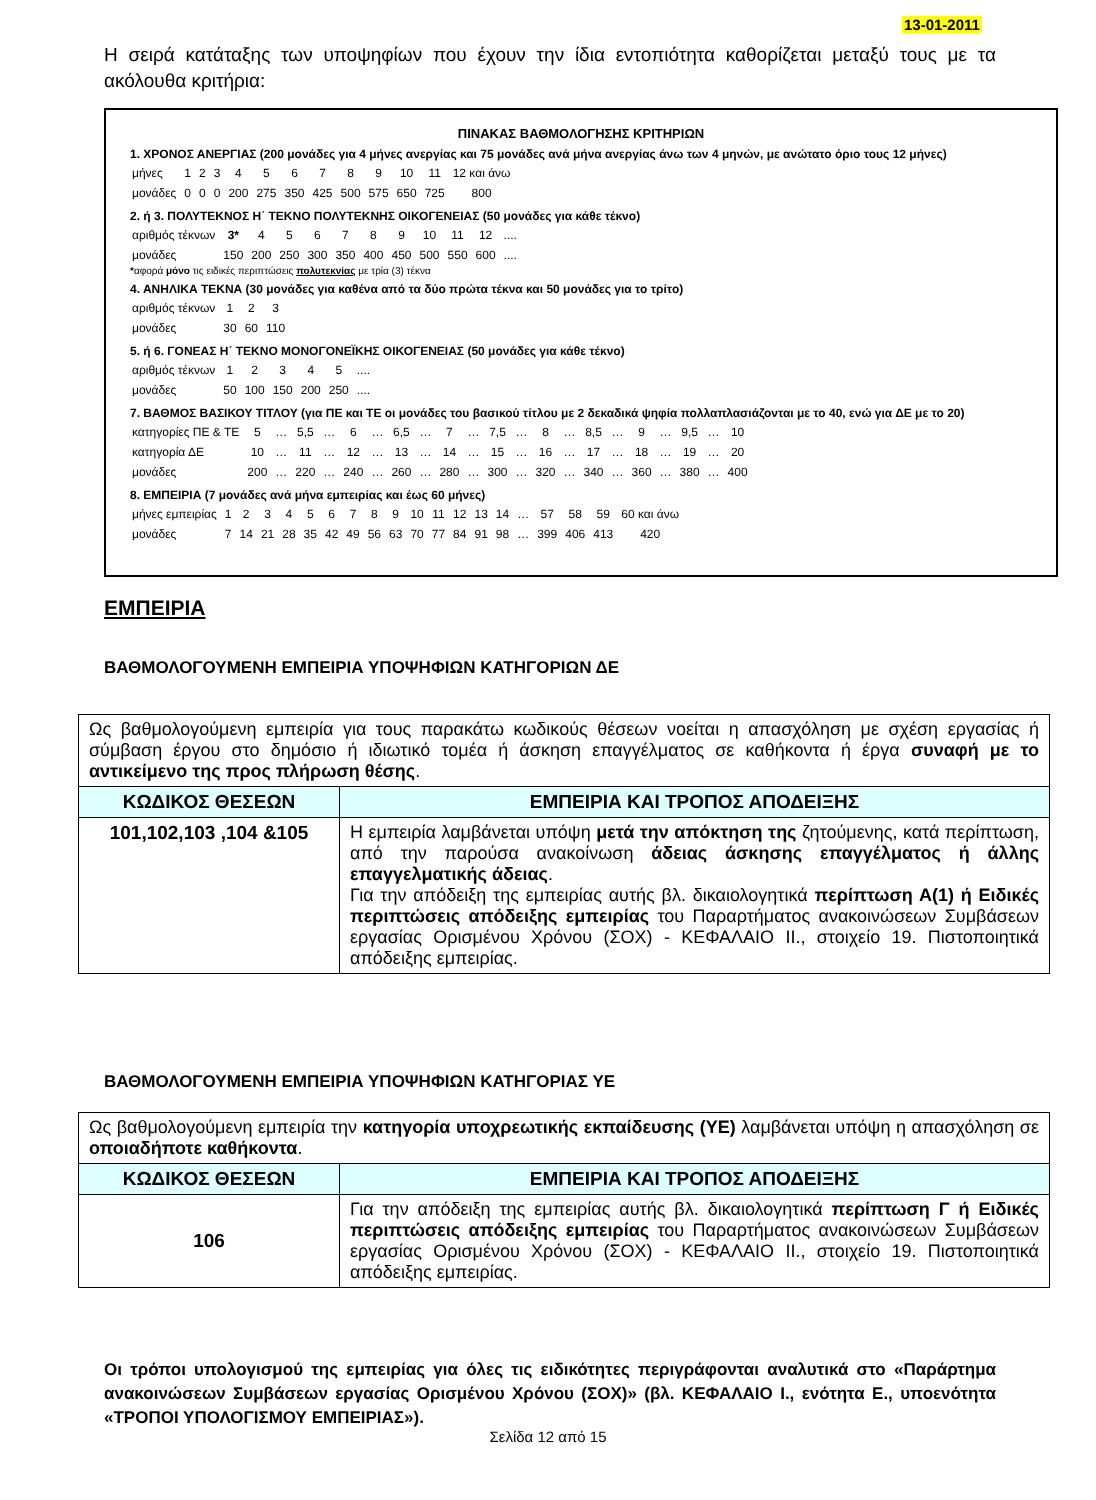13-01-2011
Η σειρά κατάταξης των υποψηφίων που έχουν την ίδια εντοπιότητα καθορίζεται μεταξύ τους με τα ακόλουθα κριτήρια:
ΠΙΝΑΚΑΣ ΒΑΘΜΟΛΟΓΗΣΗΣ ΚΡΙΤΗΡΙΩΝ
1. ΧΡΟΝΟΣ ΑΝΕΡΓΙΑΣ (200 μονάδες για 4 μήνες ανεργίας και 75 μονάδες ανά μήνα ανεργίας άνω των 4 μηνών, με ανώτατο όριο τους 12 μήνες)
| μήνες | 1 | 2 | 3 | 4 | 5 | 6 | 7 | 8 | 9 | 10 | 11 | 12 και άνω |
| μονάδες | 0 | 0 | 0 | 200 | 275 | 350 | 425 | 500 | 575 | 650 | 725 | 800 |
2. ή 3. ΠΟΛΥΤΕΚΝΟΣ Η΄ ΤΕΚΝΟ ΠΟΛΥΤΕΚΝΗΣ ΟΙΚΟΓΕΝΕΙΑΣ (50 μονάδες για κάθε τέκνο)
| αριθμός τέκνων | 3* | 4 | 5 | 6 | 7 | 8 | 9 | 10 | 11 | 12 | .... |
| μονάδες | 150 | 200 | 250 | 300 | 350 | 400 | 450 | 500 | 550 | 600 | .... |
*αφορά μόνο τις ειδικές περιπτώσεις πολυτεκνίας με τρία (3) τέκνα
4. ΑΝΗΛΙΚΑ ΤΕΚΝΑ (30 μονάδες για καθένα από τα δύο πρώτα τέκνα και 50 μονάδες για το τρίτο)
| αριθμός τέκνων | 1 | 2 | 3 |
| μονάδες | 30 | 60 | 110 |
5. ή 6. ΓΟΝΕΑΣ Η΄ ΤΕΚΝΟ ΜΟΝΟΓΟΝΕΪΚΗΣ ΟΙΚΟΓΕΝΕΙΑΣ (50 μονάδες για κάθε τέκνο)
| αριθμός τέκνων | 1 | 2 | 3 | 4 | 5 | .... |
| μονάδες | 50 | 100 | 150 | 200 | 250 | .... |
7. ΒΑΘΜΟΣ ΒΑΣΙΚΟΥ ΤΙΤΛΟΥ (για ΠΕ και ΤΕ οι μονάδες του βασικού τίτλου με 2 δεκαδικά ψηφία πολλαπλασιάζονται με το 40, ενώ για ΔΕ με το 20)
| κατηγορίες ΠΕ & ΤΕ | 5 | … | 5,5 | … | 6 | … | 6,5 | … | 7 | … | 7,5 | … | 8 | … | 8,5 | … | 9 | … | 9,5 | … | 10 |
| κατηγορία ΔΕ | 10 | … | 11 | … | 12 | … | 13 | … | 14 | … | 15 | … | 16 | … | 17 | … | 18 | … | 19 | … | 20 |
| μονάδες | 200 | … | 220 | … | 240 | … | 260 | … | 280 | … | 300 | … | 320 | … | 340 | … | 360 | … | 380 | … | 400 |
8. ΕΜΠΕΙΡΙΑ (7 μονάδες ανά μήνα εμπειρίας και έως 60 μήνες)
| μήνες εμπειρίας | 1 | 2 | 3 | 4 | 5 | 6 | 7 | 8 | 9 | 10 | 11 | 12 | 13 | 14 | … | 57 | 58 | 59 | 60 και άνω |
| μονάδες | 7 | 14 | 21 | 28 | 35 | 42 | 49 | 56 | 63 | 70 | 77 | 84 | 91 | 98 | … | 399 | 406 | 413 | 420 |
ΕΜΠΕΙΡΙΑ
ΒΑΘΜΟΛΟΓΟΥΜΕΝΗ ΕΜΠΕΙΡΙΑ ΥΠΟΨΗΦΙΩΝ ΚΑΤΗΓΟΡΙΩΝ ΔΕ
| Ως βαθμολογούμενη εμπειρία για τους παρακάτω κωδικούς θέσεων νοείται η απασχόληση με σχέση εργασίας ή σύμβαση έργου στο δημόσιο ή ιδιωτικό τομέα ή άσκηση επαγγέλματος σε καθήκοντα ή έργα συναφή με το αντικείμενο της προς πλήρωση θέσης . | |
| ΚΩΔΙΚΟΣ ΘΕΣΕΩΝ | ΕΜΠΕΙΡΙΑ ΚΑΙ ΤΡΟΠΟΣ ΑΠΟΔΕΙΞΗΣ |
| 101,102,103 ,104 &105 | Η εμπειρία λαμβάνεται υπόψη μετά την απόκτηση της ζητούμενης, κατά περίπτωση, από την παρούσα ανακοίνωση άδειας άσκησης επαγγέλματος ή άλλης επαγγελματικής άδειας . Για την απόδειξη της εμπειρίας αυτής βλ. δικαιολογητικά περίπτωση Α(1) ή Ειδικές περιπτώσεις απόδειξης εμπειρίας του Παραρτήματος ανακοινώσεων Συμβάσεων εργασίας Ορισμένου Χρόνου (ΣΟΧ) - ΚΕΦΑΛΑΙΟ ΙΙ., στοιχείο 19. Πιστοποιητικά απόδειξης εμπειρίας. |
ΒΑΘΜΟΛΟΓΟΥΜΕΝΗ ΕΜΠΕΙΡΙΑ ΥΠΟΨΗΦΙΩΝ ΚΑΤΗΓΟΡΙΑΣ ΥΕ
| Ως βαθμολογούμενη εμπειρία την κατηγορία υποχρεωτικής εκπαίδευσης (ΥΕ) λαμβάνεται υπόψη η απασχόληση σε οποιαδήποτε καθήκοντα . | |
| ΚΩΔΙΚΟΣ ΘΕΣΕΩΝ | ΕΜΠΕΙΡΙΑ ΚΑΙ ΤΡΟΠΟΣ ΑΠΟΔΕΙΞΗΣ |
| 106 | Για την απόδειξη της εμπειρίας αυτής βλ. δικαιολογητικά περίπτωση Γ ή Ειδικές περιπτώσεις απόδειξης εμπειρίας του Παραρτήματος ανακοινώσεων Συμβάσεων εργασίας Ορισμένου Χρόνου (ΣΟΧ) - ΚΕΦΑΛΑΙΟ ΙΙ., στοιχείο 19. Πιστοποιητικά απόδειξης εμπειρίας. |
Οι τρόποι υπολογισμού της εμπειρίας για όλες τις ειδικότητες περιγράφονται αναλυτικά στο «Παράρτημα ανακοινώσεων Συμβάσεων εργασίας Ορισμένου Χρόνου (ΣΟΧ)» (βλ. ΚΕΦΑΛΑΙΟ Ι., ενότητα Ε., υποενότητα «ΤΡΟΠΟΙ ΥΠΟΛΟΓΙΣΜΟΥ ΕΜΠΕΙΡΙΑΣ»).
Σελίδα 12 από 15